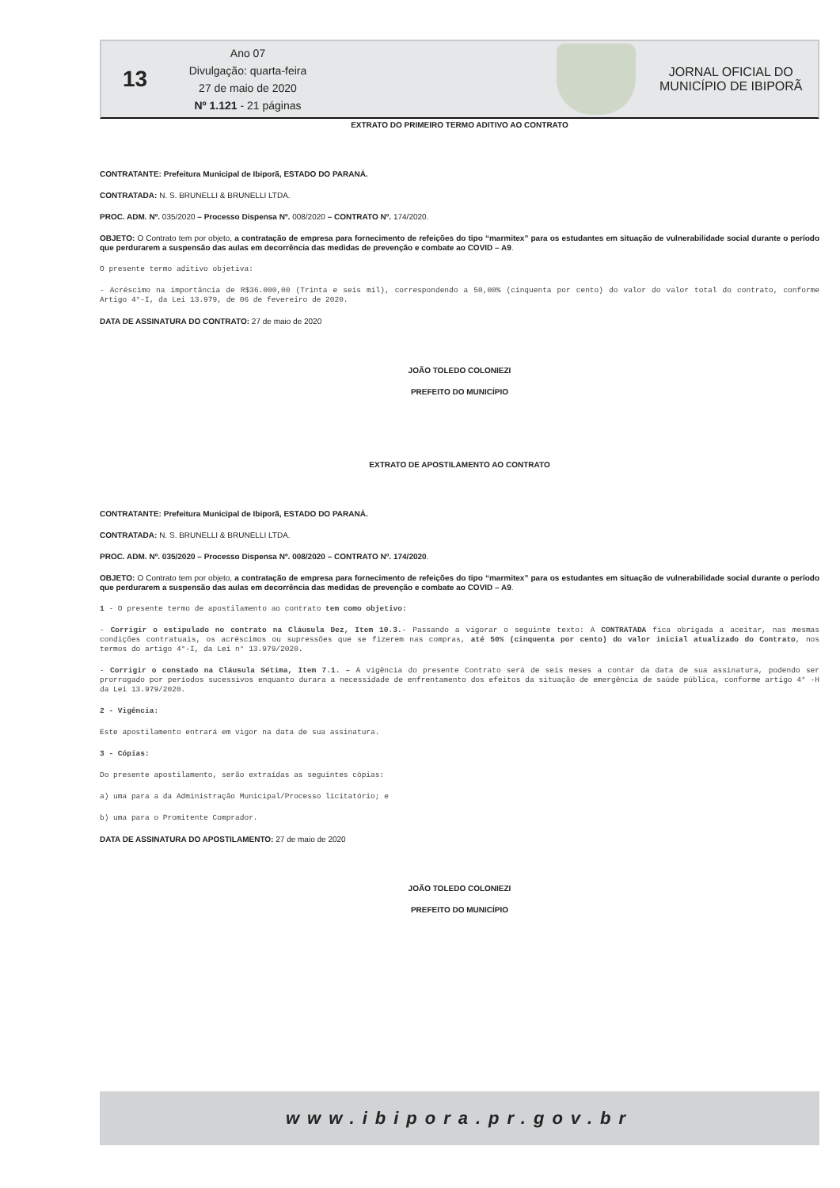13
Ano 07
Divulgação: quarta-feira
27 de maio de 2020
Nº 1.121 - 21 páginas
JORNAL OFICIAL DO
MUNICÍPIO DE IBIPORÃ
EXTRATO DO PRIMEIRO TERMO ADITIVO AO CONTRATO
CONTRATANTE: Prefeitura Municipal de Ibiporã, ESTADO DO PARANÁ.
CONTRATADA: N. S. BRUNELLI & BRUNELLI LTDA.
PROC. ADM. Nº. 035/2020 – Processo Dispensa Nº. 008/2020 – CONTRATO Nº. 174/2020.
OBJETO: O Contrato tem por objeto, a contratação de empresa para fornecimento de refeições do tipo “marmitex” para os estudantes em situação de vulnerabilidade social durante o período que perdurarem a suspensão das aulas em decorrência das medidas de prevenção e combate ao COVID – A9.
O presente termo aditivo objetiva:
- Acréscimo na importância de R$36.000,00 (Trinta e seis mil), correspondendo a 50,00% (cinquenta por cento) do valor do valor total do contrato, conforme Artigo 4°-I, da Lei 13.979, de 06 de fevereiro de 2020.
DATA DE ASSINATURA DO CONTRATO: 27 de maio de 2020
JOÃO TOLEDO COLONIEZI
PREFEITO DO MUNICÍPIO
EXTRATO DE APOSTILAMENTO AO CONTRATO
CONTRATANTE: Prefeitura Municipal de Ibiporã, ESTADO DO PARANÁ.
CONTRATADA: N. S. BRUNELLI & BRUNELLI LTDA.
PROC. ADM. Nº. 035/2020 – Processo Dispensa Nº. 008/2020 – CONTRATO Nº. 174/2020.
OBJETO: O Contrato tem por objeto, a contratação de empresa para fornecimento de refeições do tipo “marmitex” para os estudantes em situação de vulnerabilidade social durante o período que perdurarem a suspensão das aulas em decorrência das medidas de prevenção e combate ao COVID – A9.
1 - O presente termo de apostilamento ao contrato tem como objetivo:
- Corrigir o estipulado no contrato na Cláusula Dez, Item 10.3.- Passando a vigorar o seguinte texto: A CONTRATADA fica obrigada a aceitar, nas mesmas condições contratuais, os acréscimos ou supressões que se fizerem nas compras, até 50% (cinquenta por cento) do valor inicial atualizado do Contrato, nos termos do artigo 4°-I, da Lei n° 13.979/2020.
- Corrigir o constado na Cláusula Sétima, Item 7.1. – A vigência do presente Contrato será de seis meses a contar da data de sua assinatura, podendo ser prorrogado por períodos sucessivos enquanto durara a necessidade de enfrentamento dos efeitos da situação de emergência de saúde pública, conforme artigo 4° -H da Lei 13.979/2020.
2 - Vigência:
Este apostilamento entrará em vigor na data de sua assinatura.
3 - Cópias:
Do presente apostilamento, serão extraídas as seguintes cópias:
a) uma para a da Administração Municipal/Processo licitatório; e
b) uma para o Promitente Comprador.
DATA DE ASSINATURA DO APOSTILAMENTO: 27 de maio de 2020
JOÃO TOLEDO COLONIEZI
PREFEITO DO MUNICÍPIO
www.ibipora.pr.gov.br